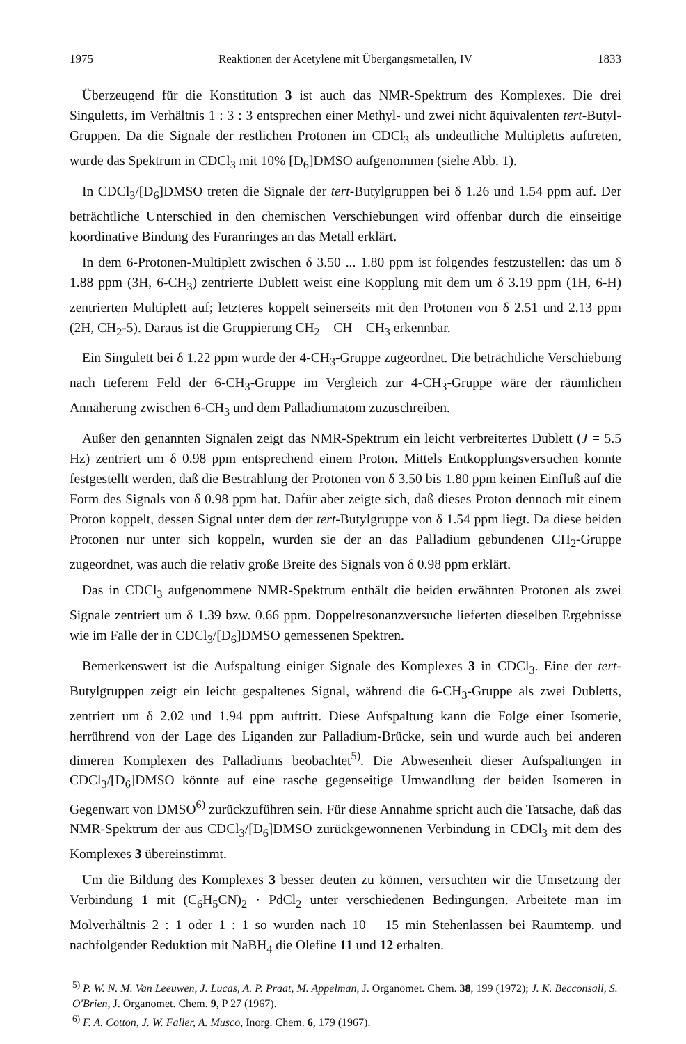1975 Reaktionen der Acetylene mit Übergangsmetallen, IV 1833
Überzeugend für die Konstitution 3 ist auch das NMR-Spektrum des Komplexes. Die drei Singuletts, im Verhältnis 1 : 3 : 3 entsprechen einer Methyl- und zwei nicht äquivalenten tert-Butyl-Gruppen. Da die Signale der restlichen Protonen im CDCl<sub>3</sub> als undeutliche Multipletts auftreten, wurde das Spektrum in CDCl<sub>3</sub> mit 10% [D<sub>6</sub>]DMSO aufgenommen (siehe Abb. 1).
In CDCl<sub>3</sub>/[D<sub>6</sub>]DMSO treten die Signale der tert-Butylgruppen bei δ 1.26 und 1.54 ppm auf. Der beträchtliche Unterschied in den chemischen Verschiebungen wird offenbar durch die einseitige koordinative Bindung des Furanringes an das Metall erklärt.
In dem 6-Protonen-Multiplett zwischen δ 3.50 ... 1.80 ppm ist folgendes festzustellen: das um δ 1.88 ppm (3H, 6-CH<sub>3</sub>) zentrierte Dublett weist eine Kopplung mit dem um δ 3.19 ppm (1H, 6-H) zentrierten Multiplett auf; letzteres koppelt seinerseits mit den Protonen von δ 2.51 und 2.13 ppm (2H, CH<sub>2</sub>-5). Daraus ist die Gruppierung CH<sub>2</sub> – CH – CH<sub>3</sub> erkennbar.
Ein Singulett bei δ 1.22 ppm wurde der 4-CH<sub>3</sub>-Gruppe zugeordnet. Die beträchtliche Verschiebung nach tieferem Feld der 6-CH<sub>3</sub>-Gruppe im Vergleich zur 4-CH<sub>3</sub>-Gruppe wäre der räumlichen Annäherung zwischen 6-CH<sub>3</sub> und dem Palladiumatom zuzuschreiben.
Außer den genannten Signalen zeigt das NMR-Spektrum ein leicht verbreitertes Dublett (J = 5.5 Hz) zentriert um δ 0.98 ppm entsprechend einem Proton. Mittels Entkopplungsversuchen konnte festgestellt werden, daß die Bestrahlung der Protonen von δ 3.50 bis 1.80 ppm keinen Einfluß auf die Form des Signals von δ 0.98 ppm hat. Dafür aber zeigte sich, daß dieses Proton dennoch mit einem Proton koppelt, dessen Signal unter dem der tert-Butylgruppe von δ 1.54 ppm liegt. Da diese beiden Protonen nur unter sich koppeln, wurden sie der an das Palladium gebundenen CH<sub>2</sub>-Gruppe zugeordnet, was auch die relativ große Breite des Signals von δ 0.98 ppm erklärt.
Das in CDCl<sub>3</sub> aufgenommene NMR-Spektrum enthält die beiden erwähnten Protonen als zwei Signale zentriert um δ 1.39 bzw. 0.66 ppm. Doppelresonanzversuche lieferten dieselben Ergebnisse wie im Falle der in CDCl<sub>3</sub>/[D<sub>6</sub>]DMSO gemessenen Spektren.
Bemerkenswert ist die Aufspaltung einiger Signale des Komplexes 3 in CDCl<sub>3</sub>. Eine der tert-Butylgruppen zeigt ein leicht gespaltenes Signal, während die 6-CH<sub>3</sub>-Gruppe als zwei Dubletts, zentriert um δ 2.02 und 1.94 ppm auftritt. Diese Aufspaltung kann die Folge einer Isomerie, herrührend von der Lage des Liganden zur Palladium-Brücke, sein und wurde auch bei anderen dimeren Komplexen des Palladiums beobachtet<sup>5)</sup>. Die Abwesenheit dieser Aufspaltungen in CDCl<sub>3</sub>/[D<sub>6</sub>]DMSO könnte auf eine rasche gegenseitige Umwandlung der beiden Isomeren in Gegenwart von DMSO<sup>6)</sup> zurückzuführen sein. Für diese Annahme spricht auch die Tatsache, daß das NMR-Spektrum der aus CDCl<sub>3</sub>/[D<sub>6</sub>]DMSO zurückgewonnenen Verbindung in CDCl<sub>3</sub> mit dem des Komplexes 3 übereinstimmt.
Um die Bildung des Komplexes 3 besser deuten zu können, versuchten wir die Umsetzung der Verbindung 1 mit (C<sub>6</sub>H<sub>5</sub>CN)<sub>2</sub> · PdCl<sub>2</sub> unter verschiedenen Bedingungen. Arbeitete man im Molverhältnis 2 : 1 oder 1 : 1 so wurden nach 10 – 15 min Stehenlassen bei Raumtemp. und nachfolgender Reduktion mit NaBH<sub>4</sub> die Olefine 11 und 12 erhalten.
<sup>5)</sup> P. W. N. M. Van Leeuwen, J. Lucas, A. P. Praat, M. Appelman, J. Organomet. Chem. 38, 199 (1972); J. K. Becconsall, S. O'Brien, J. Organomet. Chem. 9, P 27 (1967).
<sup>6)</sup> F. A. Cotton, J. W. Faller, A. Musco, Inorg. Chem. 6, 179 (1967).